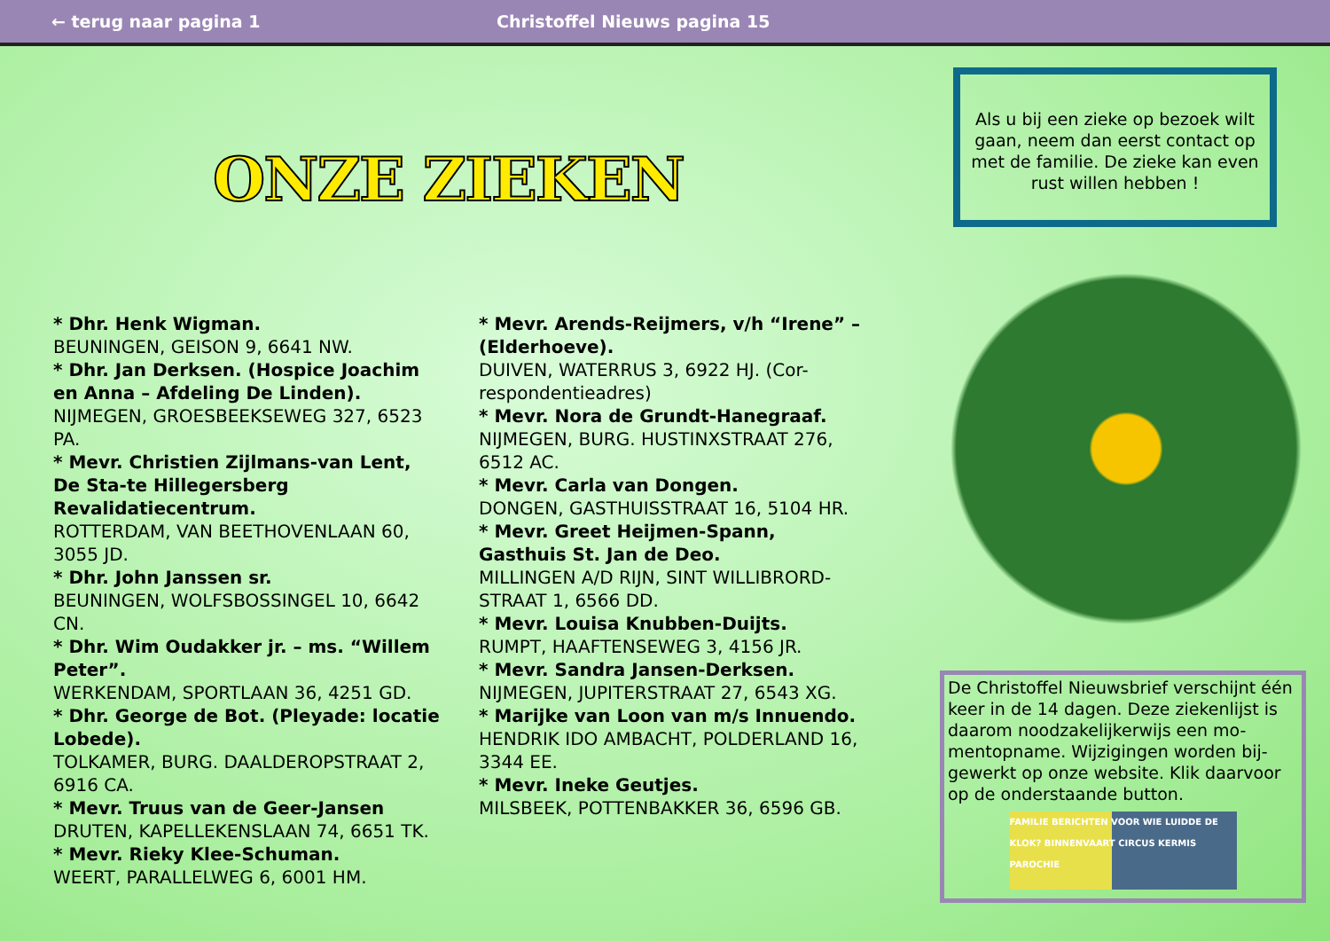← terug naar pagina 1 Christoffel Nieuws pagina 15
ONZE ZIEKEN
* Dhr. Henk Wigman.
BEUNINGEN, GEISON 9, 6641 NW.
* Dhr. Jan Derksen. (Hospice Joachim en Anna – Afdeling De Linden).
NIJMEGEN, GROESBEEKSEWEG 327, 6523 PA.
* Mevr. Christien Zijlmans-van Lent, De Sta-te Hillegersberg Revalidatiecentrum.
ROTTERDAM, VAN BEETHOVENLAAN 60, 3055 JD.
* Dhr. John Janssen sr.
BEUNINGEN, WOLFSBOSSINGEL 10, 6642 CN.
* Dhr. Wim Oudakker jr. – ms. “Willem Peter”.
WERKENDAM, SPORTLAAN 36, 4251 GD.
* Dhr. George de Bot. (Pleyade: locatie Lobede).
TOLKAMER, BURG. DAALDEROPSTRAAT 2, 6916 CA.
* Mevr. Truus van de Geer-Jansen
DRUTEN, KAPELLEKENSLAAN 74, 6651 TK.
* Mevr. Rieky Klee-Schuman.
WEERT, PARALLELWEG 6, 6001 HM.
* Mevr. Arends-Reijmers, v/h “Irene” – (Elderhoeve).
DUIVEN, WATERRUS 3, 6922 HJ. (Cor-respondentieadres)
* Mevr. Nora de Grundt-Hanegraaf.
NIJMEGEN, BURG. HUSTINXSTRAAT 276, 6512 AC.
* Mevr. Carla van Dongen.
DONGEN, GASTHUISSTRAAT 16, 5104 HR.
* Mevr. Greet Heijmen-Spann, Gasthuis St. Jan de Deo.
MILLINGEN A/D RIJN, SINT WILLIBRORD-STRAAT 1, 6566 DD.
* Mevr. Louisa Knubben-Duijts.
RUMPT, HAAFTENSEWEG 3, 4156 JR.
* Mevr. Sandra Jansen-Derksen.
NIJMEGEN, JUPITERSTRAAT 27, 6543 XG.
* Marijke van Loon van m/s Innuendo.
HENDRIK IDO AMBACHT, POLDERLAND 16, 3344 EE.
* Mevr. Ineke Geutjes.
MILSBEEK, POTTENBAKKER 36, 6596 GB.
Als u bij een zieke op bezoek wilt gaan, neem dan eerst contact op met de familie. De zieke kan even rust willen hebben !
De Christoffel Nieuwsbrief verschijnt één keer in de 14 dagen. Deze ziekenlijst is daarom noodzakelijkerwijs een mo-mentopname. Wijzigingen worden bij-gewerkt op onze website. Klik daarvoor op de onderstaande button.
FAMILIE BERICHTEN VOOR WIE LUIDDE DE KLOK? BINNENVAART CIRCUS KERMIS PAROCHIE